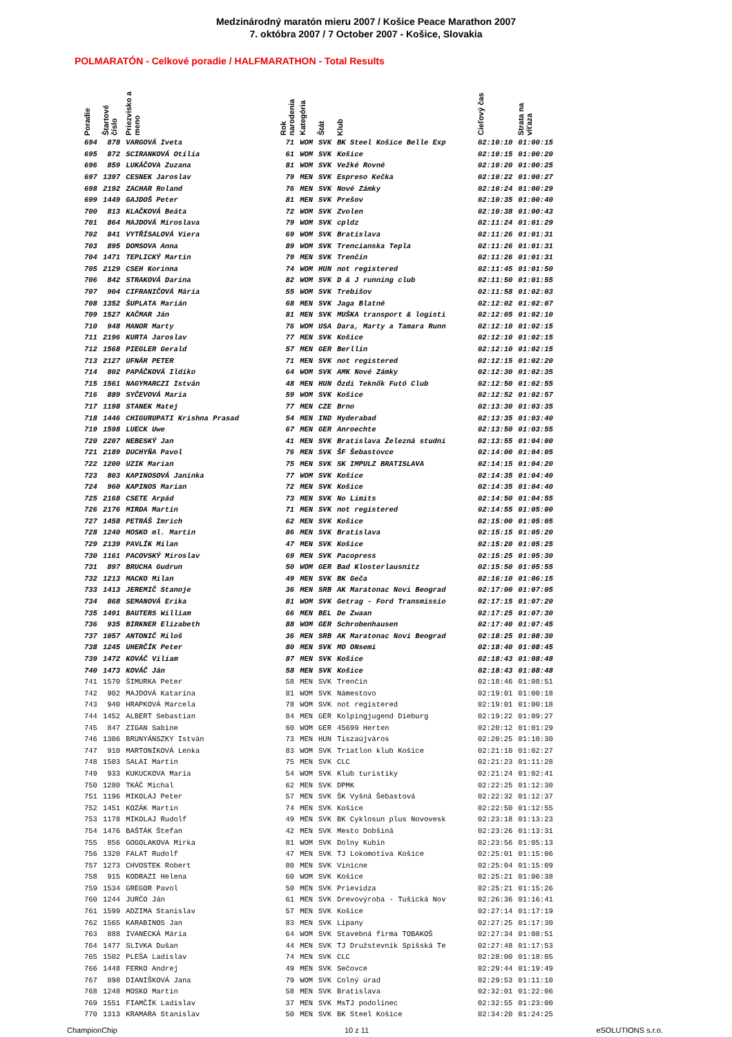Medzinárodný maratón mieru 2007 / Košice Peace Marathon 2007
7. októbra 2007 / 7 October 2007 - Košice, Slovakia
POLMARATÓN - Celkové poradie / HALFMARATHON - Total Results
| Poradie | Štartové číslo | Priezvisko a meno | Rok narodenia | Kategória | Štát | Klub | Cieľový čas | Strata na víťaza |
| --- | --- | --- | --- | --- | --- | --- | --- | --- |
| 694 | 878 | VARGOVÁ Iveta | 71 | WOM | SVK | BK Steel Košice Belle Exp | 02:10:10 | 01:00:15 |
| 695 | 872 | SCIRANKOVÁ Otília | 61 | WOM | SVK | Košice | 02:10:15 | 01:00:20 |
| 696 | 859 | LUKÁČOVA Zuzana | 81 | WOM | SVK | Vežké Rovné | 02:10:20 | 01:00:25 |
| 697 | 1397 | CESNEK Jaroslav | 79 | MEN | SVK | Espreso Kečka | 02:10:22 | 01:00:27 |
| 698 | 2192 | ZACHAR Roland | 76 | MEN | SVK | Nové Zámky | 02:10:24 | 01:00:29 |
| 699 | 1449 | GAJDOŠ Peter | 81 | MEN | SVK | Prešov | 02:10:35 | 01:00:40 |
| 700 | 813 | KLAČKOVÁ Beáta | 72 | WOM | SVK | Zvolen | 02:10:38 | 01:00:43 |
| 701 | 864 | MAJDOVÁ Miroslava | 79 | WOM | SVK | cpldz | 02:11:24 | 01:01:29 |
| 702 | 841 | VYTŘÍSALOVÁ Viera | 69 | WOM | SVK | Bratislava | 02:11:26 | 01:01:31 |
| 703 | 895 | DOMSOVA Anna | 89 | WOM | SVK | Trencianska Tepla | 02:11:26 | 01:01:31 |
| 704 | 1471 | TEPLICKÝ Martin | 79 | MEN | SVK | Trenčín | 02:11:26 | 01:01:31 |
| 705 | 2129 | CSEH Korinna | 74 | WOM | HUN | not registered | 02:11:45 | 01:01:50 |
| 706 | 842 | STRAKOVÁ Darina | 82 | WOM | SVK | D & J running club | 02:11:50 | 01:01:55 |
| 707 | 904 | CIFRANIČOVÁ Mária | 55 | WOM | SVK | Trebišov | 02:11:58 | 01:02:03 |
| 708 | 1352 | ŠUPLATA Marián | 68 | MEN | SVK | Jaga Blatné | 02:12:02 | 01:02:07 |
| 709 | 1527 | KAČMAR Ján | 81 | MEN | SVK | MUŠKA transport & logisti | 02:12:05 | 01:02:10 |
| 710 | 948 | MANOR Marty | 76 | WOM | USA | Dara, Marty a Tamara Runn | 02:12:10 | 01:02:15 |
| 711 | 2196 | KURTA Jaroslav | 77 | MEN | SVK | Košice | 02:12:10 | 01:02:15 |
| 712 | 1568 | PIEGLER Gerald | 57 | MEN | GER | Berllin | 02:12:10 | 01:02:15 |
| 713 | 2127 | UFNÁR PETER | 71 | MEN | SVK | not registered | 02:12:15 | 01:02:20 |
| 714 | 802 | PAPÁČKOVÁ Ildiko | 64 | WOM | SVK | AMK Nové Zámky | 02:12:30 | 01:02:35 |
| 715 | 1561 | NAGYMARCZI István | 48 | MEN | HUN | Ózdi Teknők Futó Club | 02:12:50 | 01:02:55 |
| 716 | 889 | SYČEVOVÁ Maria | 59 | WOM | SVK | Košice | 02:12:52 | 01:02:57 |
| 717 | 1198 | STANEK Matej | 77 | MEN | CZE | Brno | 02:13:30 | 01:03:35 |
| 718 | 1446 | CHIGURUPATI Krishna Prasad | 54 | MEN | IND | Hyderabad | 02:13:35 | 01:03:40 |
| 719 | 1598 | LUECK Uwe | 67 | MEN | GER | Anroechte | 02:13:50 | 01:03:55 |
| 720 | 2207 | NEBESKÝ Jan | 41 | MEN | SVK | Bratislava Železná studni | 02:13:55 | 01:04:00 |
| 721 | 2189 | DUCHYŇA Pavol | 76 | MEN | SVK | ŠF Šebastovce | 02:14:00 | 01:04:05 |
| 722 | 1200 | UZIK Marian | 75 | MEN | SVK | SK IMPULZ BRATISLAVA | 02:14:15 | 01:04:20 |
| 723 | 803 | KAPINOSOVÁ Janinka | 77 | WOM | SVK | Košice | 02:14:35 | 01:04:40 |
| 724 | 960 | KAPINOS Marian | 72 | MEN | SVK | Košice | 02:14:35 | 01:04:40 |
| 725 | 2168 | CSETE Arpád | 73 | MEN | SVK | No Limits | 02:14:50 | 01:04:55 |
| 726 | 2176 | MIRDA Martin | 71 | MEN | SVK | not registered | 02:14:55 | 01:05:00 |
| 727 | 1458 | PETRÁŠ Imrich | 62 | MEN | SVK | Košice | 02:15:00 | 01:05:05 |
| 728 | 1240 | MOSKO ml. Martin | 86 | MEN | SVK | Bratislava | 02:15:15 | 01:05:20 |
| 729 | 2139 | PAVLÍK Milan | 47 | MEN | SVK | Košice | 02:15:20 | 01:05:25 |
| 730 | 1161 | PACOVSKÝ Miroslav | 69 | MEN | SVK | Pacopress | 02:15:25 | 01:05:30 |
| 731 | 897 | BRUCHA Gudrun | 50 | WOM | GER | Bad Klosterlausnitz | 02:15:50 | 01:05:55 |
| 732 | 1213 | MACKO Milan | 49 | MEN | SVK | BK Geča | 02:16:10 | 01:06:15 |
| 733 | 1413 | JEREMIČ Stanoje | 36 | MEN | SRB | AK Maratonac Novi Beograd | 02:17:00 | 01:07:05 |
| 734 | 868 | SEMANOVÁ Erika | 81 | WOM | SVK | Getrag - Ford Transmissio | 02:17:15 | 01:07:20 |
| 735 | 1491 | BAUTERS William | 66 | MEN | BEL | De Zwaan | 02:17:25 | 01:07:30 |
| 736 | 935 | BIRKNER Elizabeth | 88 | WOM | GER | Schrobenhausen | 02:17:40 | 01:07:45 |
| 737 | 1057 | ANTONIČ Miloš | 36 | MEN | SRB | AK Maratonac Novi Beograd | 02:18:25 | 01:08:30 |
| 738 | 1245 | UHERČÍK Peter | 80 | MEN | SVK | MO ONsemi | 02:18:40 | 01:08:45 |
| 739 | 1472 | KOVÁČ Viliam | 87 | MEN | SVK | Košice | 02:18:43 | 01:08:48 |
| 740 | 1473 | KOVÁČ Ján | 58 | MEN | SVK | Košice | 02:18:43 | 01:08:48 |
| 741 | 1570 | ŠIMURKA Peter | 58 | MEN | SVK | Trenčín | 02:18:46 | 01:08:51 |
| 742 | 902 | MAJDOVÁ Katarína | 81 | WOM | SVK | Námestovo | 02:19:01 | 01:00:18 |
| 743 | 940 | HRAPKOVÁ Marcela | 78 | WOM | SVK | not registered | 02:19:01 | 01:00:18 |
| 744 | 1452 | ALBERT Sebastian | 84 | MEN | GER | Kolpingjugend Dieburg | 02:19:22 | 01:09:27 |
| 745 | 847 | ZIGAN Sabine | 60 | WOM | GER | 45699 Herten | 02:20:12 | 01:01:29 |
| 746 | 1306 | BRUNYÁNSZKY István | 73 | MEN | HUN | Tiszaújváros | 02:20:25 | 01:10:30 |
| 747 | 910 | MARTONÍKOVÁ Lenka | 83 | WOM | SVK | Triatlon klub Košice | 02:21:10 | 01:02:27 |
| 748 | 1503 | SALAI Martin | 75 | MEN | SVK | CLC | 02:21:23 | 01:11:28 |
| 749 | 933 | KUKUCKOVA Maria | 54 | WOM | SVK | Klub turistiky | 02:21:24 | 01:02:41 |
| 750 | 1280 | TKÁČ Michal | 62 | MEN | SVK | DPMK | 02:22:25 | 01:12:30 |
| 751 | 1196 | MIKOLAJ Peter | 57 | MEN | SVK | ŠK Vyšná Šebastová | 02:22:32 | 01:12:37 |
| 752 | 1451 | KOZÁK Martin | 74 | MEN | SVK | Košice | 02:22:50 | 01:12:55 |
| 753 | 1178 | MIKOLAJ Rudolf | 49 | MEN | SVK | BK Cyklosun plus Novovesk | 02:23:18 | 01:13:23 |
| 754 | 1476 | BAŠTÁK Štefan | 42 | MEN | SVK | Mesto Dobšiná | 02:23:26 | 01:13:31 |
| 755 | 856 | GOGOLAKOVA Mirka | 81 | WOM | SVK | Dolny Kubin | 02:23:56 | 01:05:13 |
| 756 | 1320 | FALAT Rudolf | 47 | MEN | SVK | TJ Lokomotíva Košice | 02:25:01 | 01:15:06 |
| 757 | 1273 | CHVOSTEK Robert | 80 | MEN | SVK | Vinicne | 02:25:04 | 01:15:09 |
| 758 | 915 | KODRAZI Helena | 60 | WOM | SVK | Košice | 02:25:21 | 01:06:38 |
| 759 | 1534 | GREGOR Pavol | 50 | MEN | SVK | Prievidza | 02:25:21 | 01:15:26 |
| 760 | 1244 | JURČO Ján | 61 | MEN | SVK | Drevovýroba - Tušická Nov | 02:26:36 | 01:16:41 |
| 761 | 1599 | ADZIMA Stanislav | 57 | MEN | SVK | Košice | 02:27:14 | 01:17:19 |
| 762 | 1565 | KARABINOS Jan | 83 | MEN | SVK | Lipany | 02:27:25 | 01:17:30 |
| 763 | 888 | IVANECKÁ Mária | 64 | WOM | SVK | Stavebná firma TOBAKOŠ | 02:27:34 | 01:08:51 |
| 764 | 1477 | SLIVKA Dušan | 44 | MEN | SVK | TJ Družstevník Spišská Te | 02:27:48 | 01:17:53 |
| 765 | 1502 | PLEŠA Ladislav | 74 | MEN | SVK | CLC | 02:28:00 | 01:18:05 |
| 766 | 1448 | FERKO Andrej | 49 | MEN | SVK | Sečovce | 02:29:44 | 01:19:49 |
| 767 | 898 | DIANIŠKOVÁ Jana | 79 | WOM | SVK | Colný úrad | 02:29:53 | 01:11:10 |
| 768 | 1248 | MOSKO Martin | 58 | MEN | SVK | Bratislava | 02:32:01 | 01:22:06 |
| 769 | 1551 | FIAMČÍK Ladislav | 37 | MEN | SVK | MsTJ podolínec | 02:32:55 | 01:23:00 |
| 770 | 1313 | KRAMARA Stanislav | 50 | MEN | SVK | BK Steel Košice | 02:34:20 | 01:24:25 |
ChampionChip 10 z 11 eSOLUTIONS s.r.o.